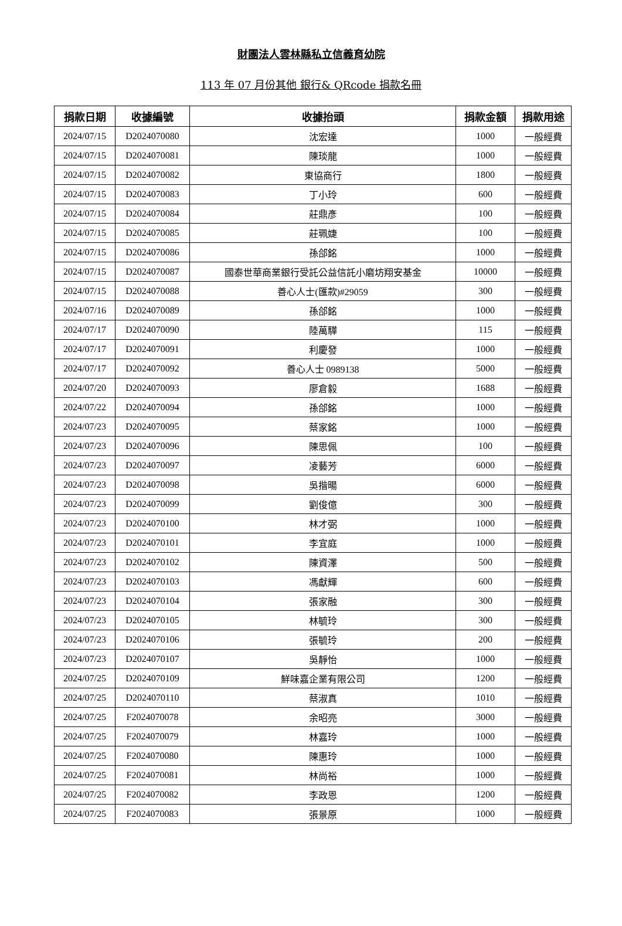財團法人雲林縣私立信義育幼院
113 年 07 月份其他 銀行& QRcode 捐款名冊
| 捐款日期 | 收據編號 | 收據抬頭 | 捐款金額 | 捐款用途 |
| --- | --- | --- | --- | --- |
| 2024/07/15 | D2024070080 | 沈宏達 | 1000 | 一般經費 |
| 2024/07/15 | D2024070081 | 陳琰龍 | 1000 | 一般經費 |
| 2024/07/15 | D2024070082 | 東協商行 | 1800 | 一般經費 |
| 2024/07/15 | D2024070083 | 丁小玲 | 600 | 一般經費 |
| 2024/07/15 | D2024070084 | 莊鼎彥 | 100 | 一般經費 |
| 2024/07/15 | D2024070085 | 莊珮婕 | 100 | 一般經費 |
| 2024/07/15 | D2024070086 | 孫郃銘 | 1000 | 一般經費 |
| 2024/07/15 | D2024070087 | 國泰世華商業銀行受託公益信託小磨坊翔安基金 | 10000 | 一般經費 |
| 2024/07/15 | D2024070088 | 善心人士(匯款)#29059 | 300 | 一般經費 |
| 2024/07/16 | D2024070089 | 孫郃銘 | 1000 | 一般經費 |
| 2024/07/17 | D2024070090 | 陸萬驊 | 115 | 一般經費 |
| 2024/07/17 | D2024070091 | 利慶發 | 1000 | 一般經費 |
| 2024/07/17 | D2024070092 | 善心人士 0989138 | 5000 | 一般經費 |
| 2024/07/20 | D2024070093 | 廖倉毅 | 1688 | 一般經費 |
| 2024/07/22 | D2024070094 | 孫郃銘 | 1000 | 一般經費 |
| 2024/07/23 | D2024070095 | 蔡家銘 | 1000 | 一般經費 |
| 2024/07/23 | D2024070096 | 陳思佩 | 100 | 一般經費 |
| 2024/07/23 | D2024070097 | 凌藝芳 | 6000 | 一般經費 |
| 2024/07/23 | D2024070098 | 吳揩暘 | 6000 | 一般經費 |
| 2024/07/23 | D2024070099 | 劉俊億 | 300 | 一般經費 |
| 2024/07/23 | D2024070100 | 林才弼 | 1000 | 一般經費 |
| 2024/07/23 | D2024070101 | 李宜庭 | 1000 | 一般經費 |
| 2024/07/23 | D2024070102 | 陳資澤 | 500 | 一般經費 |
| 2024/07/23 | D2024070103 | 馮獻輝 | 600 | 一般經費 |
| 2024/07/23 | D2024070104 | 張家融 | 300 | 一般經費 |
| 2024/07/23 | D2024070105 | 林毓玲 | 300 | 一般經費 |
| 2024/07/23 | D2024070106 | 張毓玲 | 200 | 一般經費 |
| 2024/07/23 | D2024070107 | 吳靜怡 | 1000 | 一般經費 |
| 2024/07/25 | D2024070109 | 鮮味嘉企業有限公司 | 1200 | 一般經費 |
| 2024/07/25 | D2024070110 | 蔡淑真 | 1010 | 一般經費 |
| 2024/07/25 | F2024070078 | 余昭亮 | 3000 | 一般經費 |
| 2024/07/25 | F2024070079 | 林嘉玲 | 1000 | 一般經費 |
| 2024/07/25 | F2024070080 | 陳惠玲 | 1000 | 一般經費 |
| 2024/07/25 | F2024070081 | 林尚裕 | 1000 | 一般經費 |
| 2024/07/25 | F2024070082 | 李政恩 | 1200 | 一般經費 |
| 2024/07/25 | F2024070083 | 張景原 | 1000 | 一般經費 |